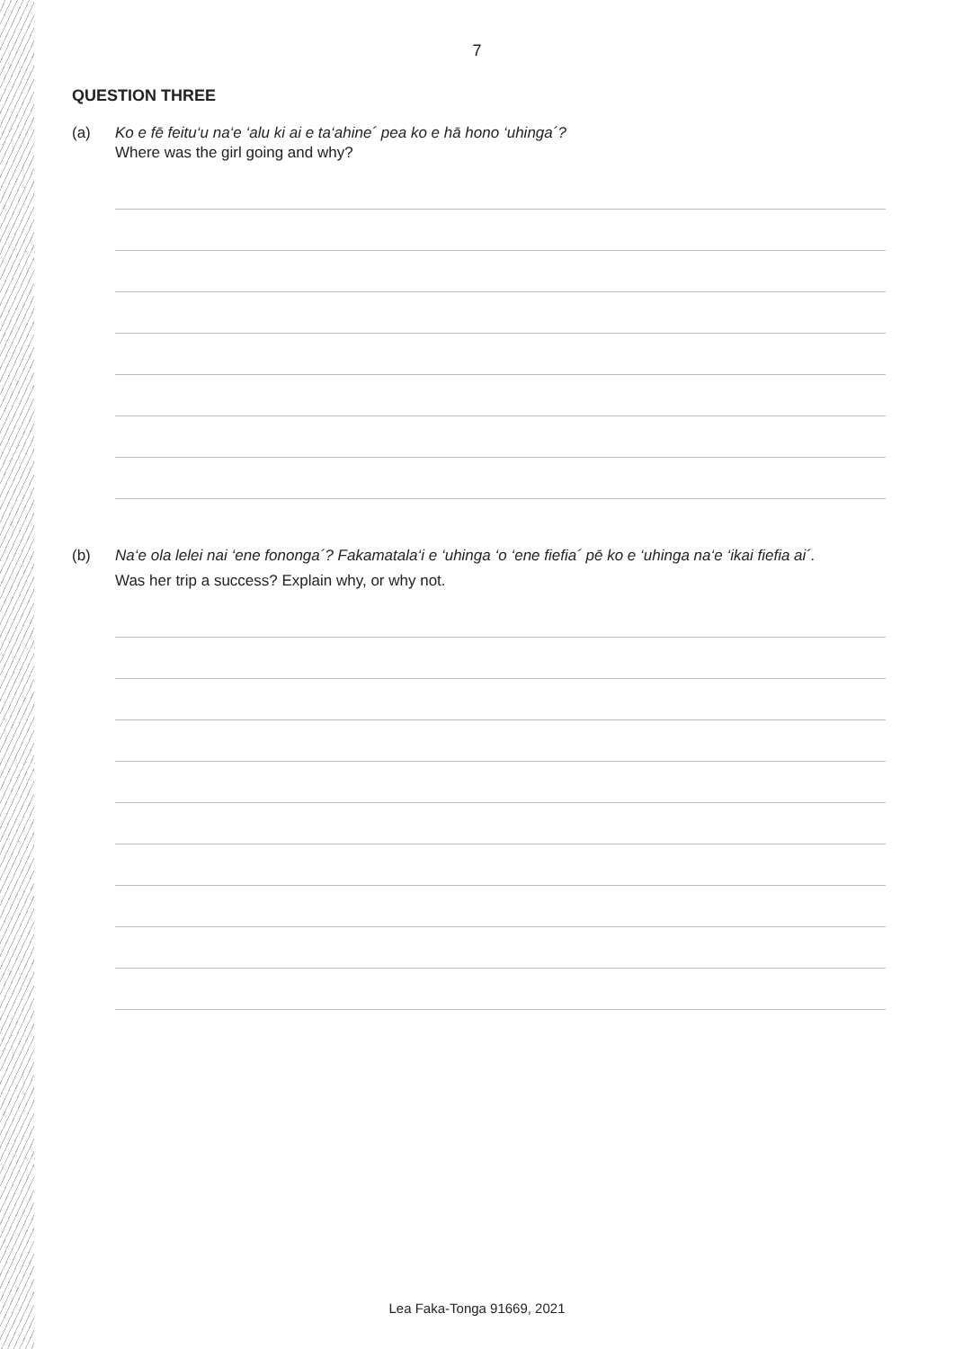7
QUESTION THREE
(a) Ko e fē feitu‘u na‘e ‘alu ki ai e ta‘ahine´ pea ko e hā hono ‘uhinga´?
Where was the girl going and why?
(b) Na‘e ola lelei nai ‘ene fononga´? Fakamatala‘i e ‘uhinga ‘o ‘ene fiefia´ pē ko e ‘uhinga na‘e ‘ikai fiefia ai´.
Was her trip a success? Explain why, or why not.
Lea Faka-Tonga 91669, 2021